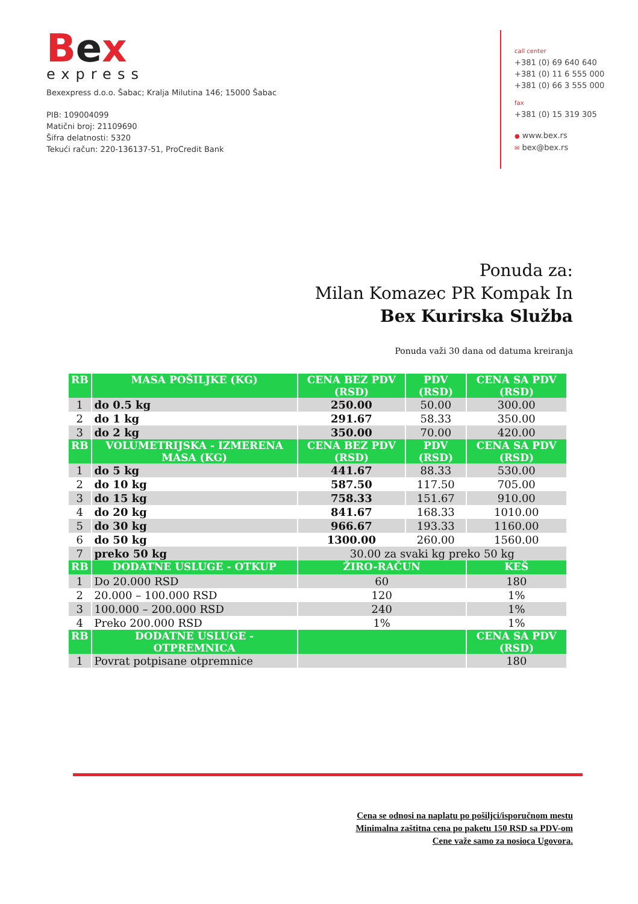Bex
express
Bexexpress d.o.o. Šabac; Kralja Milutina 146; 15000 Šabac
PIB: 109004099
Matični broj: 21109690
Šifra delatnosti: 5320
Tekući račun: 220-136137-51, ProCredit Bank
call center
+381 (0) 69 640 640
+381 (0) 11 6 555 000
+381 (0) 66 3 555 000
fax
+381 (0) 15 319 305
● www.bex.rs
✉ bex@bex.rs
Ponuda za:
Milan Komazec PR Kompak In
Bex Kurirska Služba
Ponuda važi 30 dana od datuma kreiranja
| RB | MASA POŠILJKE (KG) | CENA BEZ PDV (RSD) | PDV (RSD) | CENA SA PDV (RSD) |
| --- | --- | --- | --- | --- |
| 1 | do 0.5 kg | 250.00 | 50.00 | 300.00 |
| 2 | do 1 kg | 291.67 | 58.33 | 350.00 |
| 3 | do 2 kg | 350.00 | 70.00 | 420.00 |
| RB | VOLUMETRIJSKA - IZMERENA MASA (KG) | CENA BEZ PDV (RSD) | PDV (RSD) | CENA SA PDV (RSD) |
| 1 | do 5 kg | 441.67 | 88.33 | 530.00 |
| 2 | do 10 kg | 587.50 | 117.50 | 705.00 |
| 3 | do 15 kg | 758.33 | 151.67 | 910.00 |
| 4 | do 20 kg | 841.67 | 168.33 | 1010.00 |
| 5 | do 30 kg | 966.67 | 193.33 | 1160.00 |
| 6 | do 50 kg | 1300.00 | 260.00 | 1560.00 |
| 7 | preko 50 kg | 30.00 za svaki kg preko 50 kg | | |
| RB | DODATNE USLUGE - OTKUP | ŽIRO-RAČUN | | KEŠ |
| 1 | Do 20.000 RSD | 60 | | 180 |
| 2 | 20.000 – 100.000 RSD | 120 | | 1% |
| 3 | 100.000 – 200.000 RSD | 240 | | 1% |
| 4 | Preko 200.000 RSD | 1% | | 1% |
| RB | DODATNE USLUGE - OTPREMNICA | | | CENA SA PDV (RSD) |
| 1 | Povrat potpisane otpremnice | | | 180 |
Cena se odnosi na naplatu po pošiljci/isporučnom mestu
Minimalna zaštitna cena po paketu 150 RSD sa PDV-om
Cene važe samo za nosioca Ugovora.